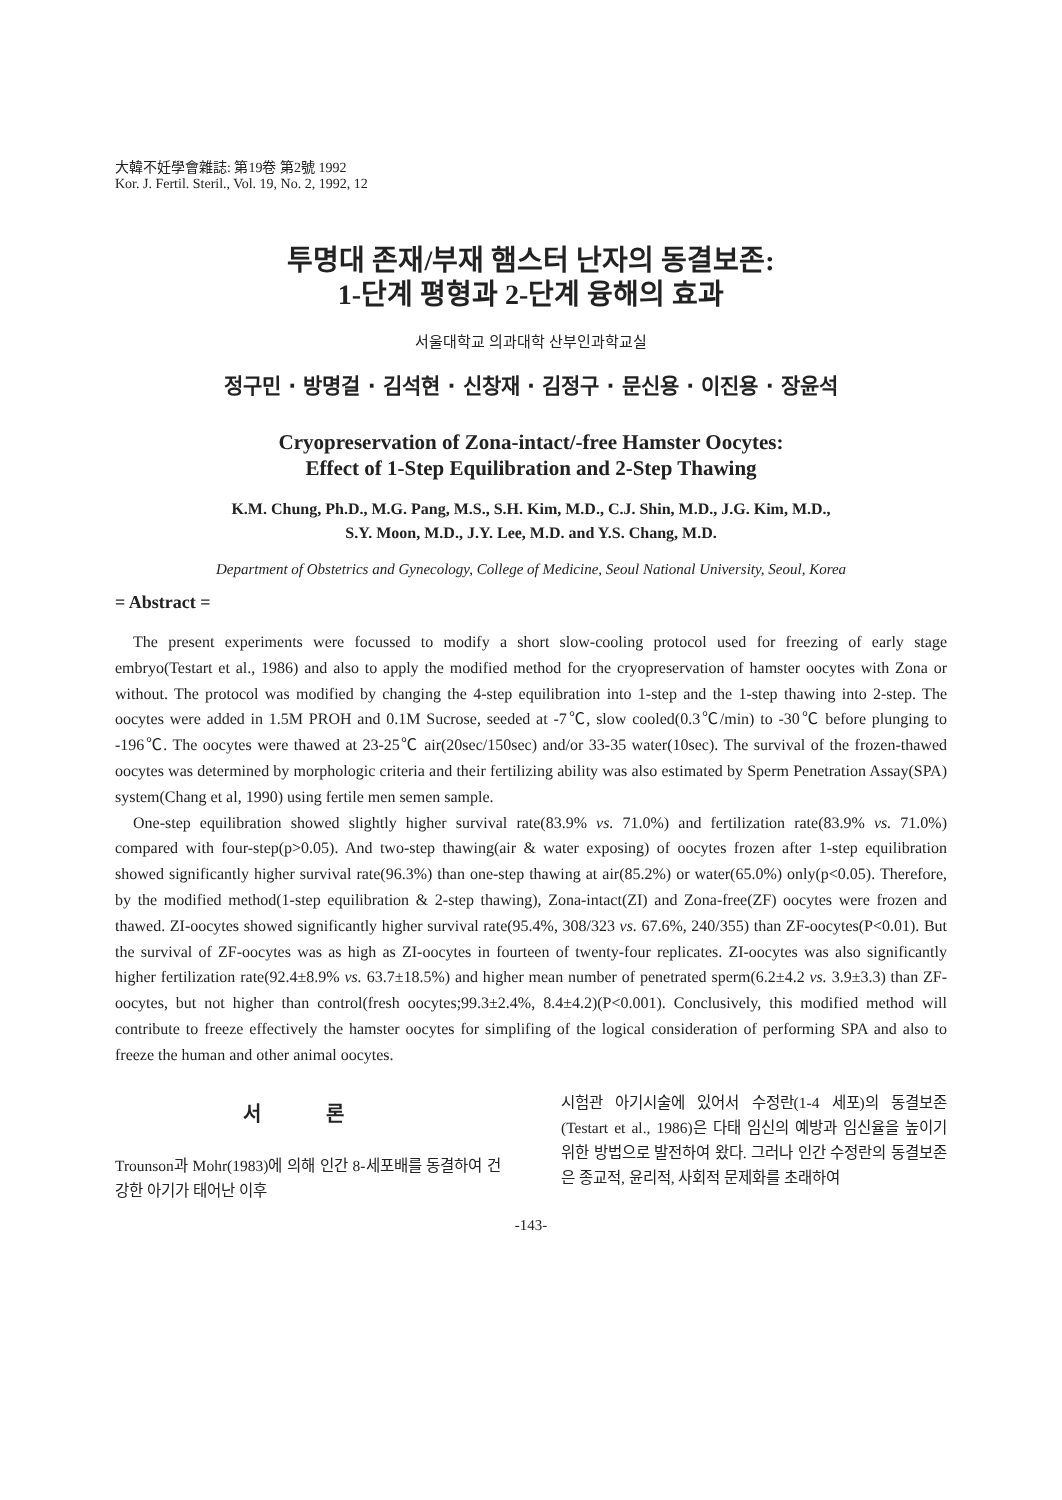大韓不妊學會雜誌: 第19卷 第2號 1992
Kor. J. Fertil. Steril., Vol. 19, No. 2, 1992, 12
투명대 존재/부재 햄스터 난자의 동결보존:
1-단계 평형과 2-단계 융해의 효과
서울대학교 의과대학 산부인과학교실
정구민 · 방명걸 · 김석현 · 신창재 · 김정구 · 문신용 · 이진용 · 장윤석
Cryopreservation of Zona-intact/-free Hamster Oocytes:
Effect of 1-Step Equilibration and 2-Step Thawing
K.M. Chung, Ph.D., M.G. Pang, M.S., S.H. Kim, M.D., C.J. Shin, M.D., J.G. Kim, M.D.,
S.Y. Moon, M.D., J.Y. Lee, M.D. and Y.S. Chang, M.D.
Department of Obstetrics and Gynecology, College of Medicine, Seoul National University, Seoul, Korea
= Abstract =
The present experiments were focussed to modify a short slow-cooling protocol used for freezing of early stage embryo(Testart et al., 1986) and also to apply the modified method for the cryopreservation of hamster oocytes with Zona or without. The protocol was modified by changing the 4-step equilibration into 1-step and the 1-step thawing into 2-step. The oocytes were added in 1.5M PROH and 0.1M Sucrose, seeded at -7℃, slow cooled(0.3℃/min) to -30℃ before plunging to -196℃. The oocytes were thawed at 23-25℃ air(20sec/150sec) and/or 33-35 water(10sec). The survival of the frozen-thawed oocytes was determined by morphologic criteria and their fertilizing ability was also estimated by Sperm Penetration Assay(SPA) system(Chang et al, 1990) using fertile men semen sample.
One-step equilibration showed slightly higher survival rate(83.9% vs. 71.0%) and fertilization rate(83.9% vs. 71.0%) compared with four-step(p>0.05). And two-step thawing(air & water exposing) of oocytes frozen after 1-step equilibration showed significantly higher survival rate(96.3%) than one-step thawing at air(85.2%) or water(65.0%) only(p<0.05). Therefore, by the modified method(1-step equilibration & 2-step thawing), Zona-intact(ZI) and Zona-free(ZF) oocytes were frozen and thawed. ZI-oocytes showed significantly higher survival rate(95.4%, 308/323 vs. 67.6%, 240/355) than ZF-oocytes(P<0.01). But the survival of ZF-oocytes was as high as ZI-oocytes in fourteen of twenty-four replicates. ZI-oocytes was also significantly higher fertilization rate(92.4±8.9% vs. 63.7±18.5%) and higher mean number of penetrated sperm(6.2±4.2 vs. 3.9±3.3) than ZF-oocytes, but not higher than control(fresh oocytes;99.3±2.4%, 8.4±4.2)(P<0.001). Conclusively, this modified method will contribute to freeze effectively the hamster oocytes for simplifing of the logical consideration of performing SPA and also to freeze the human and other animal oocytes.
서 론
Trounson과 Mohr(1983)에 의해 인간 8-세포배를 동결하여 건강한 아기가 태어난 이후
시험관 아기시술에 있어서 수정란(1-4 세포)의 동결보존(Testart et al., 1986)은 다태 임신의 예방과 임신율을 높이기 위한 방법으로 발전하여 왔다. 그러나 인간 수정란의 동결보존은 종교적, 윤리적, 사회적 문제화를 초래하여
-143-